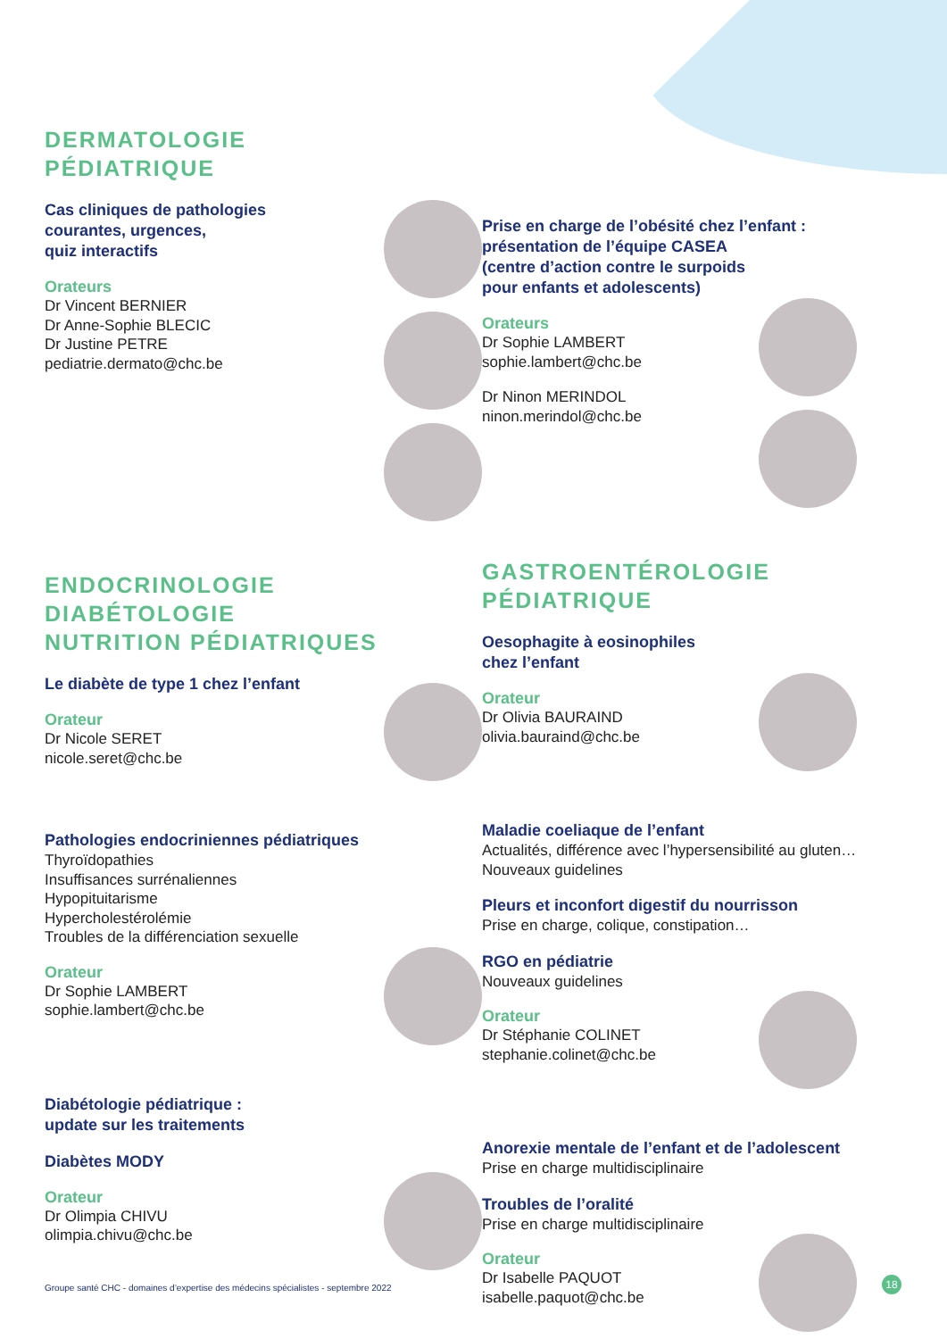DERMATOLOGIE
PÉDIATRIQUE
Cas cliniques de pathologies
courantes, urgences,
quiz interactifs
Orateurs
Dr Vincent BERNIER
Dr Anne-Sophie BLECIC
Dr Justine PETRE
pediatrie.dermato@chc.be
ENDOCRINOLOGIE
DIABÉTOLOGIE
NUTRITION PÉDIATRIQUES
Le diabète de type 1 chez l’enfant
Orateur
Dr Nicole SERET
nicole.seret@chc.be
Pathologies endocriniennes pédiatriques
Thyroïdopathies
Insuffisances surrénaliennes
Hypopituitarisme
Hypercholestérolémie
Troubles de la différenciation sexuelle
Orateur
Dr Sophie LAMBERT
sophie.lambert@chc.be
Diabétologie pédiatrique :
update sur les traitements
Diabètes MODY
Orateur
Dr Olimpia CHIVU
olimpia.chivu@chc.be
Prise en charge de l’obésité chez l’enfant :
présentation de l’équipe CASEA
(centre d’action contre le surpoids
pour enfants et adolescents)
Orateurs
Dr Sophie LAMBERT
sophie.lambert@chc.be
Dr Ninon MERINDOL
ninon.merindol@chc.be
GASTROENTÉROLOGIE
PÉDIATRIQUE
Oesophagite à eosinophiles
chez l’enfant
Orateur
Dr Olivia BAURAIND
olivia.bauraind@chc.be
Maladie coeliaque de l’enfant
Actualités, différence avec l’hypersensibilité au gluten…
Nouveaux guidelines
Pleurs et inconfort digestif du nourrisson
Prise en charge, colique, constipation…
RGO en pédiatrie
Nouveaux guidelines
Orateur
Dr Stéphanie COLINET
stephanie.colinet@chc.be
Anorexie mentale de l’enfant et de l’adolescent
Prise en charge multidisciplinaire
Troubles de l’oralité
Prise en charge multidisciplinaire
Orateur
Dr Isabelle PAQUOT
isabelle.paquot@chc.be
Groupe santé CHC - domaines d’expertise des médecins spécialistes - septembre 2022
18